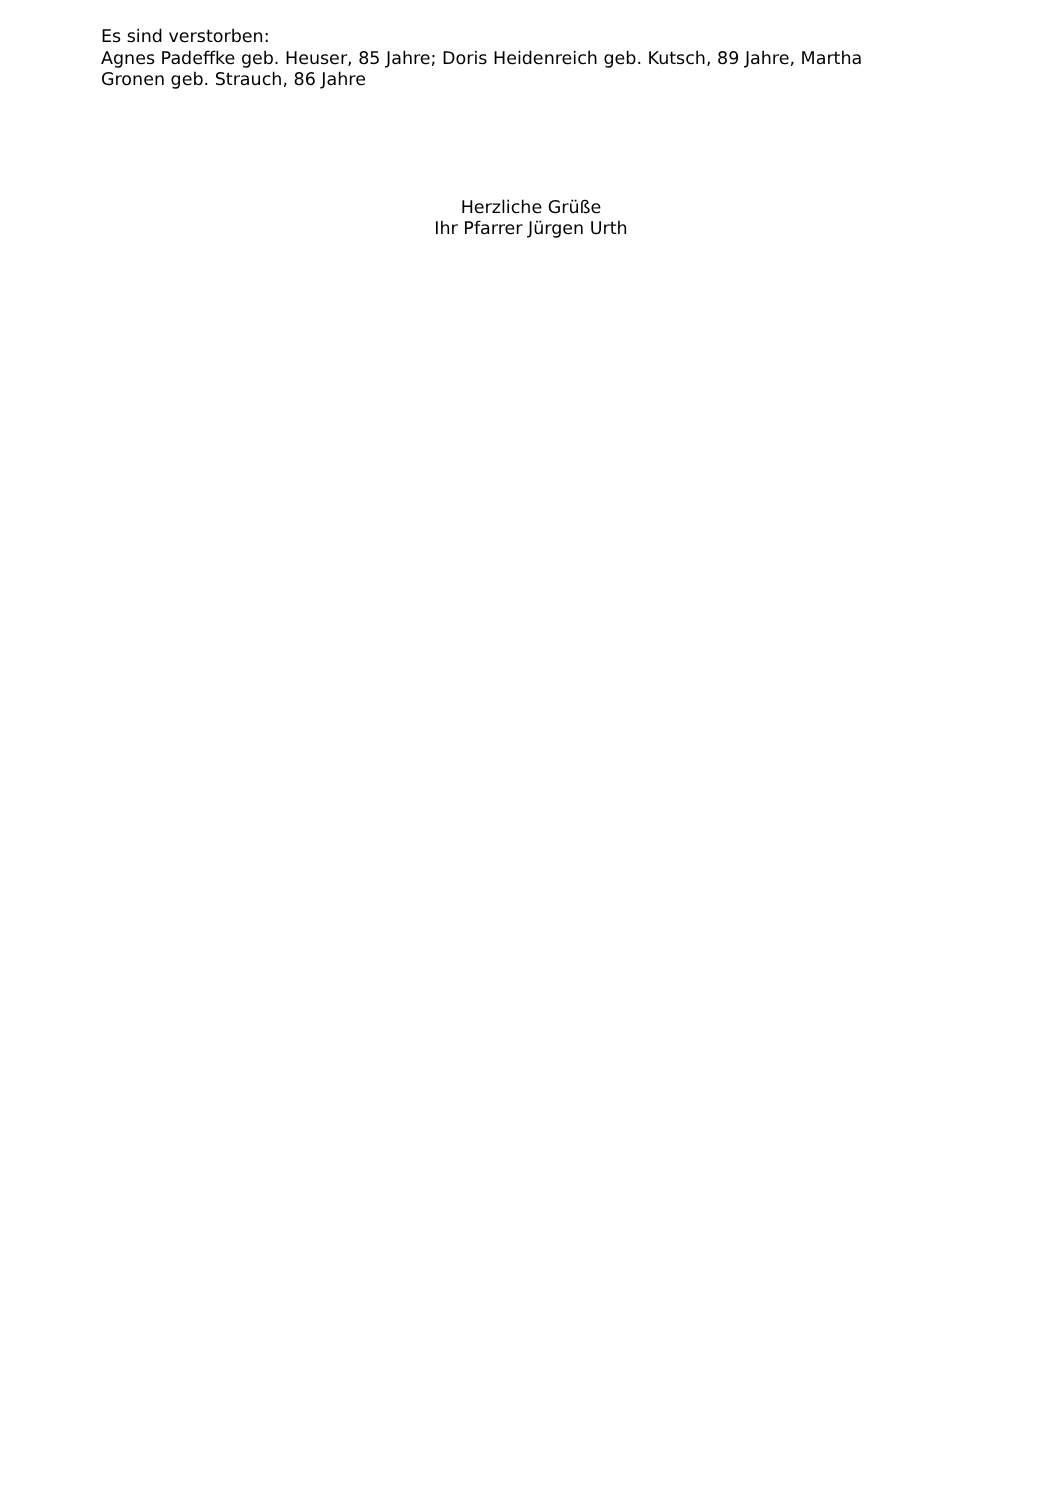Es sind verstorben:
Agnes Padeffke geb. Heuser, 85 Jahre; Doris Heidenreich geb. Kutsch, 89 Jahre, Martha
Gronen geb. Strauch, 86 Jahre
Herzliche Grüße
Ihr Pfarrer Jürgen Urth